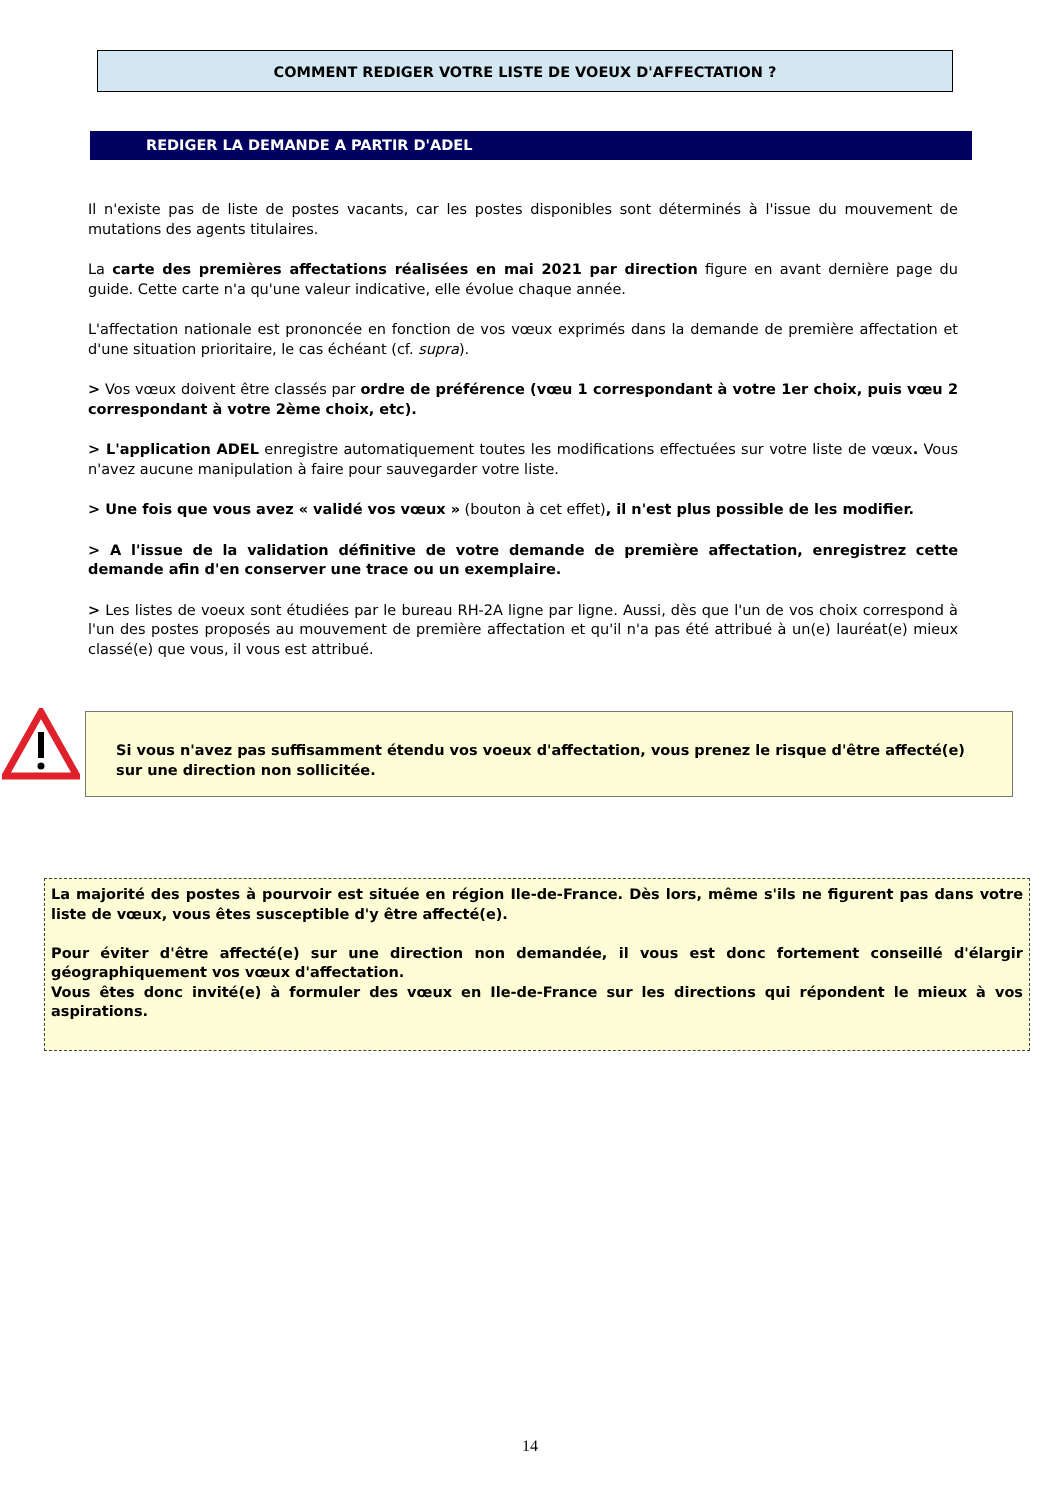COMMENT REDIGER VOTRE LISTE DE VOEUX D'AFFECTATION ?
REDIGER LA DEMANDE A PARTIR D'ADEL
Il n'existe pas de liste de postes vacants, car les postes disponibles sont déterminés à l'issue du mouvement de mutations des agents titulaires.
La carte des premières affectations réalisées en mai 2021 par direction figure en avant dernière page du guide. Cette carte n'a qu'une valeur indicative, elle évolue chaque année.
L'affectation nationale est prononcée en fonction de vos vœux exprimés dans la demande de première affectation et d'une situation prioritaire, le cas échéant (cf. supra).
> Vos vœux doivent être classés par ordre de préférence (vœu 1 correspondant à votre 1er choix, puis vœu 2 correspondant à votre 2ème choix, etc).
> L'application ADEL enregistre automatiquement toutes les modifications effectuées sur votre liste de vœux. Vous n'avez aucune manipulation à faire pour sauvegarder votre liste.
> Une fois que vous avez « validé vos vœux » (bouton à cet effet), il n'est plus possible de les modifier.
> A l'issue de la validation définitive de votre demande de première affectation, enregistrez cette demande afin d'en conserver une trace ou un exemplaire.
> Les listes de voeux sont étudiées par le bureau RH-2A ligne par ligne. Aussi, dès que l'un de vos choix correspond à l'un des postes proposés au mouvement de première affectation et qu'il n'a pas été attribué à un(e) lauréat(e) mieux classé(e) que vous, il vous est attribué.
Si vous n'avez pas suffisamment étendu vos voeux d'affectation, vous prenez le risque d'être affecté(e) sur une direction non sollicitée.
La majorité des postes à pourvoir est située en région Ile-de-France. Dès lors, même s'ils ne figurent pas dans votre liste de vœux, vous êtes susceptible d'y être affecté(e).
Pour éviter d'être affecté(e) sur une direction non demandée, il vous est donc fortement conseillé d'élargir géographiquement vos vœux d'affectation.
Vous êtes donc invité(e) à formuler des vœux en Ile-de-France sur les directions qui répondent le mieux à vos aspirations.
14